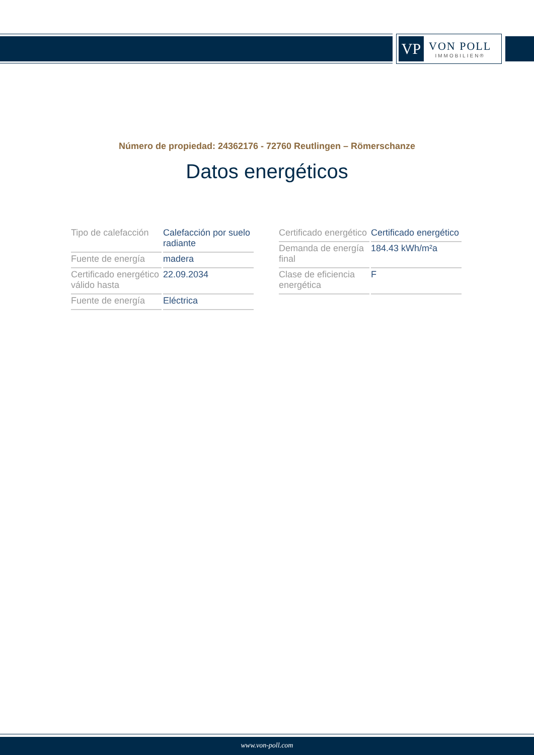VP
VON POLL
IMMOBILIEN®
Número de propiedad: 24362176 - 72760 Reutlingen – Römerschanze
Datos energéticos
| Tipo de calefacción | Calefacción por suelo radiante |
| Fuente de energía | madera |
| Certificado energético válido hasta | 22.09.2034 |
| Fuente de energía | Eléctrica |
| Certificado energético | Certificado energético |
| Demanda de energía final | 184.43 kWh/m²a |
| Clase de eficiencia energética | F |
www.von-poll.com